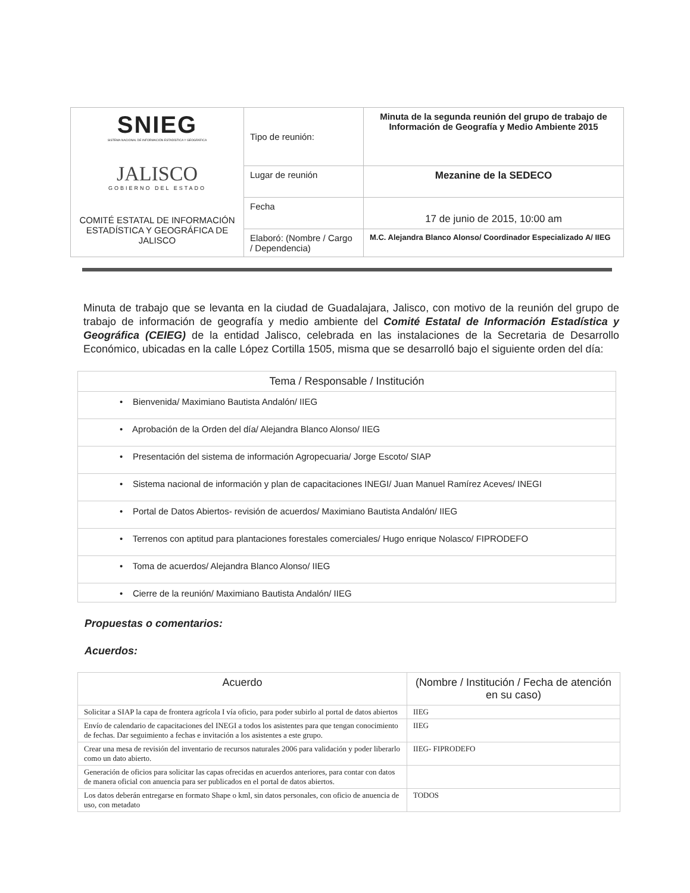| SNIEG SISTEMA NACIONAL DE INFORMACIÓN ESTADÍSTICA Y GEOGRÁFICA JALISCO GOBIERNO DEL ESTADO COMITÉ ESTATAL DE INFORMACIÓN ESTADÍSTICA Y GEOGRÁFICA DE JALISCO | Tipo de reunión: | Minuta de la segunda reunión del grupo de trabajo de Información de Geografía y Medio Ambiente 2015 |
| | Lugar de reunión | Mezanine de la SEDECO |
| | Fecha | 17 de junio de 2015, 10:00 am |
| | Elaboró: (Nombre / Cargo / Dependencia) | M.C. Alejandra Blanco Alonso/ Coordinador Especializado A/ IIEG |
Minuta de trabajo que se levanta en la ciudad de Guadalajara, Jalisco, con motivo de la reunión del grupo de trabajo de información de geografía y medio ambiente del Comité Estatal de Información Estadística y Geográfica (CEIEG) de la entidad Jalisco, celebrada en las instalaciones de la Secretaria de Desarrollo Económico, ubicadas en la calle López Cortilla 1505, misma que se desarrolló bajo el siguiente orden del día:
| Tema / Responsable / Institución |
| --- |
| • Bienvenida/ Maximiano Bautista Andalón/ IIEG |
| • Aprobación de la Orden del día/ Alejandra Blanco Alonso/ IIEG |
| • Presentación del sistema de información Agropecuaria/ Jorge Escoto/ SIAP |
| • Sistema nacional de información y plan de capacitaciones INEGI/ Juan Manuel Ramírez Aceves/ INEGI |
| • Portal de Datos Abiertos- revisión de acuerdos/ Maximiano Bautista Andalón/ IIEG |
| • Terrenos con aptitud para plantaciones forestales comerciales/ Hugo enrique Nolasco/ FIPRODEFO |
| • Toma de acuerdos/ Alejandra Blanco Alonso/ IIEG |
| • Cierre de la reunión/ Maximiano Bautista Andalón/ IIEG |
Propuestas o comentarios:
Acuerdos:
| Acuerdo | (Nombre / Institución / Fecha de atención en su caso) |
| --- | --- |
| Solicitar a SIAP la capa de frontera agrícola I vía oficio, para poder subirlo al portal de datos abiertos | IIEG |
| Envío de calendario de capacitaciones del INEGI a todos los asistentes para que tengan conocimiento de fechas. Dar seguimiento a fechas e invitación a los asistentes a este grupo. | IIEG |
| Crear una mesa de revisión del inventario de recursos naturales 2006 para validación y poder liberarlo como un dato abierto. | IIEG- FIPRODEFO |
| Generación de oficios para solicitar las capas ofrecidas en acuerdos anteriores, para contar con datos de manera oficial con anuencia para ser publicados en el portal de datos abiertos. | |
| Los datos deberán entregarse en formato Shape o kml, sin datos personales, con oficio de anuencia de uso, con metadato | TODOS |